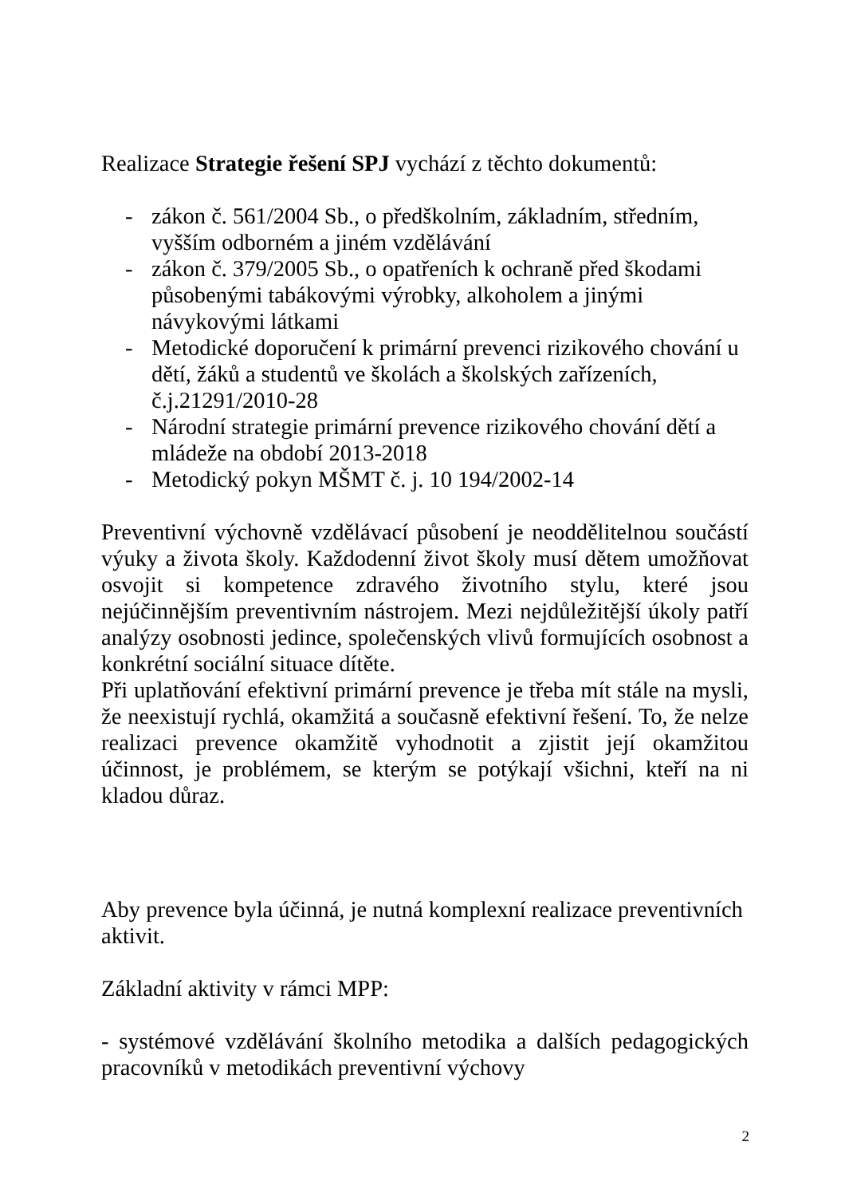Realizace Strategie řešení SPJ vychází z těchto dokumentů:
- zákon č. 561/2004 Sb., o předškolním, základním, středním, vyšším odborném a jiném vzdělávání
- zákon č. 379/2005 Sb., o opatřeních k ochraně před škodami působenými tabákovými výrobky, alkoholem a jinými návykovými látkami
- Metodické doporučení k primární prevenci rizikového chování u dětí, žáků a studentů ve školách a školských zařízeních, č.j.21291/2010-28
- Národní strategie primární prevence rizikového chování dětí a mládeže na období 2013-2018
- Metodický pokyn MŠMT č. j. 10 194/2002-14
Preventivní výchovně vzdělávací působení je neoddělitelnou součástí výuky a života školy. Každodenní život školy musí dětem umožňovat osvojit si kompetence zdravého životního stylu, které jsou nejúčinnějším preventivním nástrojem. Mezi nejdůležitější úkoly patří analýzy osobnosti jedince, společenských vlivů formujících osobnost a konkrétní sociální situace dítěte.
Při uplatňování efektivní primární prevence je třeba mít stále na mysli, že neexistují rychlá, okamžitá a současně efektivní řešení. To, že nelze realizaci prevence okamžitě vyhodnotit a zjistit její okamžitou účinnost, je problémem, se kterým se potýkají všichni, kteří na ni kladou důraz.
Aby prevence byla účinná, je nutná komplexní realizace preventivních aktivit.
Základní aktivity v rámci MPP:
- systémové vzdělávání školního metodika a dalších pedagogických pracovníků v metodikách preventivní výchovy
2